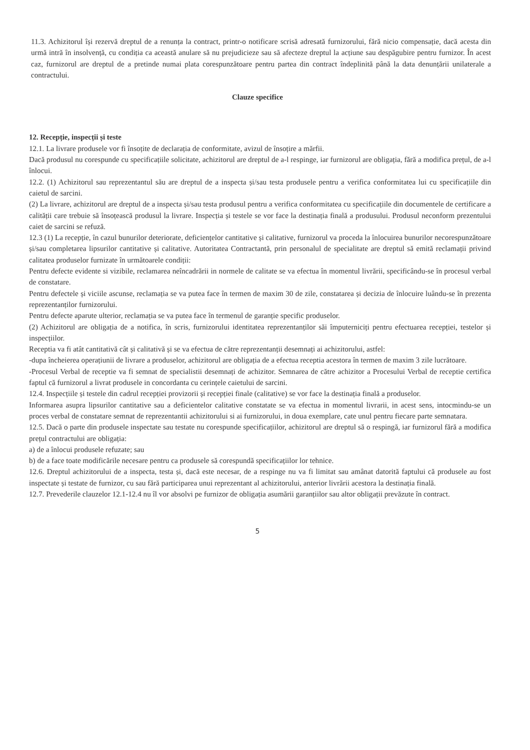11.3. Achizitorul își rezervă dreptul de a renunța la contract, printr-o notificare scrisă adresată furnizorului, fără nicio compensație, dacă acesta din urmă intră în insolvență, cu condiția ca această anulare să nu prejudicieze sau să afecteze dreptul la acțiune sau despăgubire pentru furnizor. În acest caz, furnizorul are dreptul de a pretinde numai plata corespunzătoare pentru partea din contract îndeplinită până la data denunțării unilaterale a contractului.
Clauze specifice
12. Recepție, inspecții și teste
12.1. La livrare produsele vor fi însoțite de declarația de conformitate, avizul de însoțire a mărfii.
Dacă produsul nu corespunde cu specificațiile solicitate, achizitorul are dreptul de a-l respinge, iar furnizorul are obligația, fără a modifica prețul, de a-l înlocui.
12.2. (1) Achizitorul sau reprezentantul său are dreptul de a inspecta și/sau testa produsele pentru a verifica conformitatea lui cu specificațiile din caietul de sarcini.
(2) La livrare, achizitorul are dreptul de a inspecta și/sau testa produsul pentru a verifica conformitatea cu specificațiile din documentele de certificare a calității care trebuie să însoțească produsul la livrare. Inspecția și testele se vor face la destinația finală a produsului. Produsul neconform prezentului caiet de sarcini se refuză.
12.3 (1) La recepție, în cazul bunurilor deteriorate, deficiențelor cantitative și calitative, furnizorul va proceda la înlocuirea bunurilor necorespunzătoare și/sau completarea lipsurilor cantitative și calitative. Autoritatea Contractantă, prin personalul de specialitate are dreptul să emită reclamații privind calitatea produselor furnizate în următoarele condiții:
Pentru defecte evidente si vizibile, reclamarea neîncadrării in normele de calitate se va efectua în momentul livrării, specificându-se în procesul verbal de constatare.
Pentru defectele și viciile ascunse, reclamația se va putea face în termen de maxim 30 de zile, constatarea și decizia de înlocuire luându-se în prezenta reprezentanților furnizorului.
Pentru defecte aparute ulterior, reclamația se va putea face în termenul de garanție specific produselor.
(2) Achizitorul are obligația de a notifica, în scris, furnizorului identitatea reprezentanților săi împuterniciți pentru efectuarea recepției, testelor și inspecțiilor.
Receptia va fi atât cantitativă cât și calitativă și se va efectua de către reprezentanții desemnați ai achizitorului, astfel:
-dupa încheierea operațiunii de livrare a produselor, achizitorul are obligația de a efectua receptia acestora în termen de maxim 3 zile lucrătoare.
-Procesul Verbal de receptie va fi semnat de specialistii desemnați de achizitor. Semnarea de către achizitor a Procesului Verbal de receptie certifica faptul că furnizorul a livrat produsele in concordanta cu cerințele caietului de sarcini.
12.4. Inspecțiile și testele din cadrul recepției provizorii și recepției finale (calitative) se vor face la destinația finală a produselor.
Informarea asupra lipsurilor cantitative sau a deficientelor calitative constatate se va efectua in momentul livrarii, in acest sens, intocmindu-se un proces verbal de constatare semnat de reprezentantii achizitorului si ai furnizorului, in doua exemplare, cate unul pentru fiecare parte semnatara.
12.5. Dacă o parte din produsele inspectate sau testate nu corespunde specificațiilor, achizitorul are dreptul să o respingă, iar furnizorul fără a modifica prețul contractului are obligația:
a) de a înlocui produsele refuzate; sau
b) de a face toate modificările necesare pentru ca produsele să corespundă specificațiilor lor tehnice.
12.6. Dreptul achizitorului de a inspecta, testa și, dacă este necesar, de a respinge nu va fi limitat sau amânat datorită faptului că produsele au fost inspectate și testate de furnizor, cu sau fără participarea unui reprezentant al achizitorului, anterior livrării acestora la destinația finală.
12.7. Prevederile clauzelor 12.1-12.4 nu îl vor absolvi pe furnizor de obligația asumării garanțiilor sau altor obligații prevăzute în contract.
5